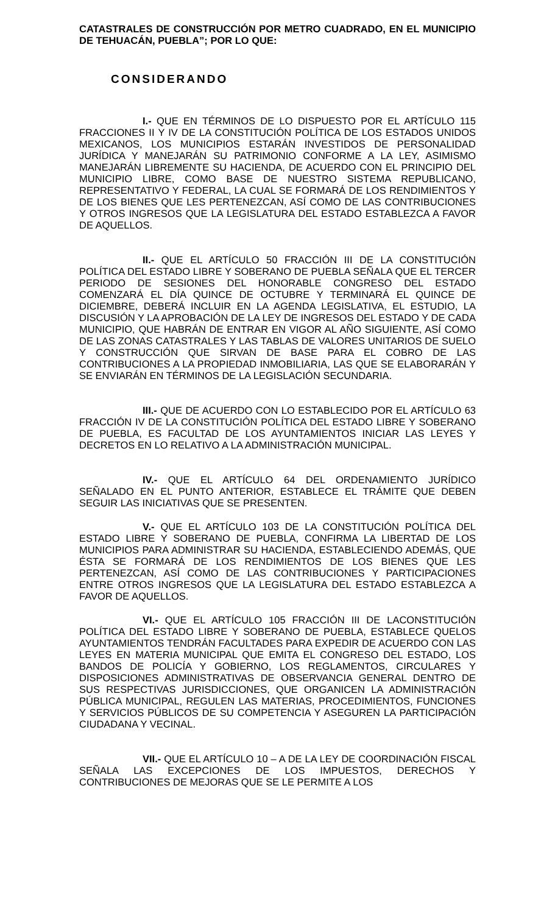CATASTRALES DE CONSTRUCCIÓN POR METRO CUADRADO, EN EL MUNICIPIO DE TEHUACÁN, PUEBLA”; POR LO QUE:
CONSIDERANDO
I.- QUE EN TÉRMINOS DE LO DISPUESTO POR EL ARTÍCULO 115 FRACCIONES II Y IV DE LA CONSTITUCIÓN POLÍTICA DE LOS ESTADOS UNIDOS MEXICANOS, LOS MUNICIPIOS ESTARÁN INVESTIDOS DE PERSONALIDAD JURÍDICA Y MANEJARÁN SU PATRIMONIO CONFORME A LA LEY, ASIMISMO MANEJARÁN LIBREMENTE SU HACIENDA, DE ACUERDO CON EL PRINCIPIO DEL MUNICIPIO LIBRE, COMO BASE DE NUESTRO SISTEMA REPUBLICANO, REPRESENTATIVO Y FEDERAL, LA CUAL SE FORMARÁ DE LOS RENDIMIENTOS Y DE LOS BIENES QUE LES PERTENEZCAN, ASÍ COMO DE LAS CONTRIBUCIONES Y OTROS INGRESOS QUE LA LEGISLATURA DEL ESTADO ESTABLEZCA A FAVOR DE AQUELLOS.
II.- QUE EL ARTÍCULO 50 FRACCIÓN III DE LA CONSTITUCIÓN POLÍTICA DEL ESTADO LIBRE Y SOBERANO DE PUEBLA SEÑALA QUE EL TERCER PERIODO DE SESIONES DEL HONORABLE CONGRESO DEL ESTADO COMENZARÁ EL DÍA QUINCE DE OCTUBRE Y TERMINARÁ EL QUINCE DE DICIEMBRE, DEBERÁ INCLUIR EN LA AGENDA LEGISLATIVA, EL ESTUDIO, LA DISCUSIÓN Y LA APROBACIÓN DE LA LEY DE INGRESOS DEL ESTADO Y DE CADA MUNICIPIO, QUE HABRÁN DE ENTRAR EN VIGOR AL AÑO SIGUIENTE, ASÍ COMO DE LAS ZONAS CATASTRALES Y LAS TABLAS DE VALORES UNITARIOS DE SUELO Y CONSTRUCCIÓN QUE SIRVAN DE BASE PARA EL COBRO DE LAS CONTRIBUCIONES A LA PROPIEDAD INMOBILIARIA, LAS QUE SE ELABORARÁN Y SE ENVIARÁN EN TÉRMINOS DE LA LEGISLACIÓN SECUNDARIA.
III.- QUE DE ACUERDO CON LO ESTABLECIDO POR EL ARTÍCULO 63 FRACCIÓN IV DE LA CONSTITUCIÓN POLÍTICA DEL ESTADO LIBRE Y SOBERANO DE PUEBLA, ES FACULTAD DE LOS AYUNTAMIENTOS INICIAR LAS LEYES Y DECRETOS EN LO RELATIVO A LA ADMINISTRACIÓN MUNICIPAL.
IV.- QUE EL ARTÍCULO 64 DEL ORDENAMIENTO JURÍDICO SEÑALADO EN EL PUNTO ANTERIOR, ESTABLECE EL TRÁMITE QUE DEBEN SEGUIR LAS INICIATIVAS QUE SE PRESENTEN.
V.- QUE EL ARTÍCULO 103 DE LA CONSTITUCIÓN POLÍTICA DEL ESTADO LIBRE Y SOBERANO DE PUEBLA, CONFIRMA LA LIBERTAD DE LOS MUNICIPIOS PARA ADMINISTRAR SU HACIENDA, ESTABLECIENDO ADEMÁS, QUE ÉSTA SE FORMARÁ DE LOS RENDIMIENTOS DE LOS BIENES QUE LES PERTENEZCAN, ASÍ COMO DE LAS CONTRIBUCIONES Y PARTICIPACIONES ENTRE OTROS INGRESOS QUE LA LEGISLATURA DEL ESTADO ESTABLEZCA A FAVOR DE AQUELLOS.
VI.- QUE EL ARTÍCULO 105 FRACCIÓN III DE LACONSTITUCIÓN POLÍTICA DEL ESTADO LIBRE Y SOBERANO DE PUEBLA, ESTABLECE QUELOS AYUNTAMIENTOS TENDRÁN FACULTADES PARA EXPEDIR DE ACUERDO CON LAS LEYES EN MATERIA MUNICIPAL QUE EMITA EL CONGRESO DEL ESTADO, LOS BANDOS DE POLICÍA Y GOBIERNO, LOS REGLAMENTOS, CIRCULARES Y DISPOSICIONES ADMINISTRATIVAS DE OBSERVANCIA GENERAL DENTRO DE SUS RESPECTIVAS JURISDICCIONES, QUE ORGANICEN LA ADMINISTRACIÓN PÚBLICA MUNICIPAL, REGULEN LAS MATERIAS, PROCEDIMIENTOS, FUNCIONES Y SERVICIOS PÚBLICOS DE SU COMPETENCIA Y ASEGUREN LA PARTICIPACIÓN CIUDADANA Y VECINAL.
VII.- QUE EL ARTÍCULO 10 – A DE LA LEY DE COORDINACIÓN FISCAL SEÑALA LAS EXCEPCIONES DE LOS IMPUESTOS, DERECHOS Y CONTRIBUCIONES DE MEJORAS QUE SE LE PERMITE A LOS